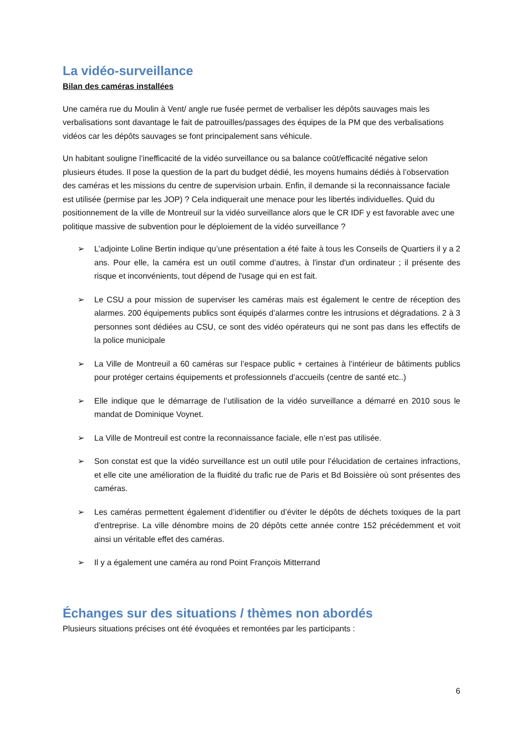La vidéo-surveillance
Bilan des caméras installées
Une caméra rue du Moulin à Vent/ angle rue fusée permet de verbaliser les dépôts sauvages mais les verbalisations sont davantage le fait de patrouilles/passages des équipes de la PM que des verbalisations vidéos car les dépôts sauvages se font principalement sans véhicule.
Un habitant souligne l’inefficacité de la vidéo surveillance ou sa balance coût/efficacité négative selon plusieurs études. Il pose la question de la part du budget dédié, les moyens humains dédiés à l’observation des caméras et les missions du centre de supervision urbain. Enfin, il demande si la reconnaissance faciale est utilisée (permise par les JOP) ? Cela indiquerait une menace pour les libertés individuelles. Quid du positionnement de la ville de Montreuil sur la vidéo surveillance alors que le CR IDF y est favorable avec une politique massive de subvention pour le déploiement de la vidéo surveillance ?
➢ L’adjointe Loline Bertin indique qu’une présentation a été faite à tous les Conseils de Quartiers il y a 2 ans. Pour elle, la caméra est un outil comme d’autres, à l'instar d'un ordinateur ; il présente des risque et inconvénients, tout dépend de l'usage qui en est fait.
➢ Le CSU a pour mission de superviser les caméras mais est également le centre de réception des alarmes. 200 équipements publics sont équipés d’alarmes contre les intrusions et dégradations. 2 à 3 personnes sont dédiées au CSU, ce sont des vidéo opérateurs qui ne sont pas dans les effectifs de la police municipale
➢ La Ville de Montreuil a 60 caméras sur l’espace public + certaines à l’intérieur de bâtiments publics pour protéger certains équipements et professionnels d’accueils (centre de santé etc..)
➢ Elle indique que le démarrage de l’utilisation de la vidéo surveillance a démarré en 2010 sous le mandat de Dominique Voynet.
➢ La Ville de Montreuil est contre la reconnaissance faciale, elle n’est pas utilisée.
➢ Son constat est que la vidéo surveillance est un outil utile pour l’élucidation de certaines infractions, et elle cite une amélioration de la fluidité du trafic rue de Paris et Bd Boissière où sont présentes des caméras.
➢ Les caméras permettent également d’identifier ou d’éviter le dépôts de déchets toxiques de la part d’entreprise. La ville dénombre moins de 20 dépôts cette année contre 152 précédemment et voit ainsi un véritable effet des caméras.
➢ Il y a également une caméra au rond Point François Mitterrand
Échanges sur des situations / thèmes non abordés
Plusieurs situations précises ont été évoquées et remontées par les participants :
6